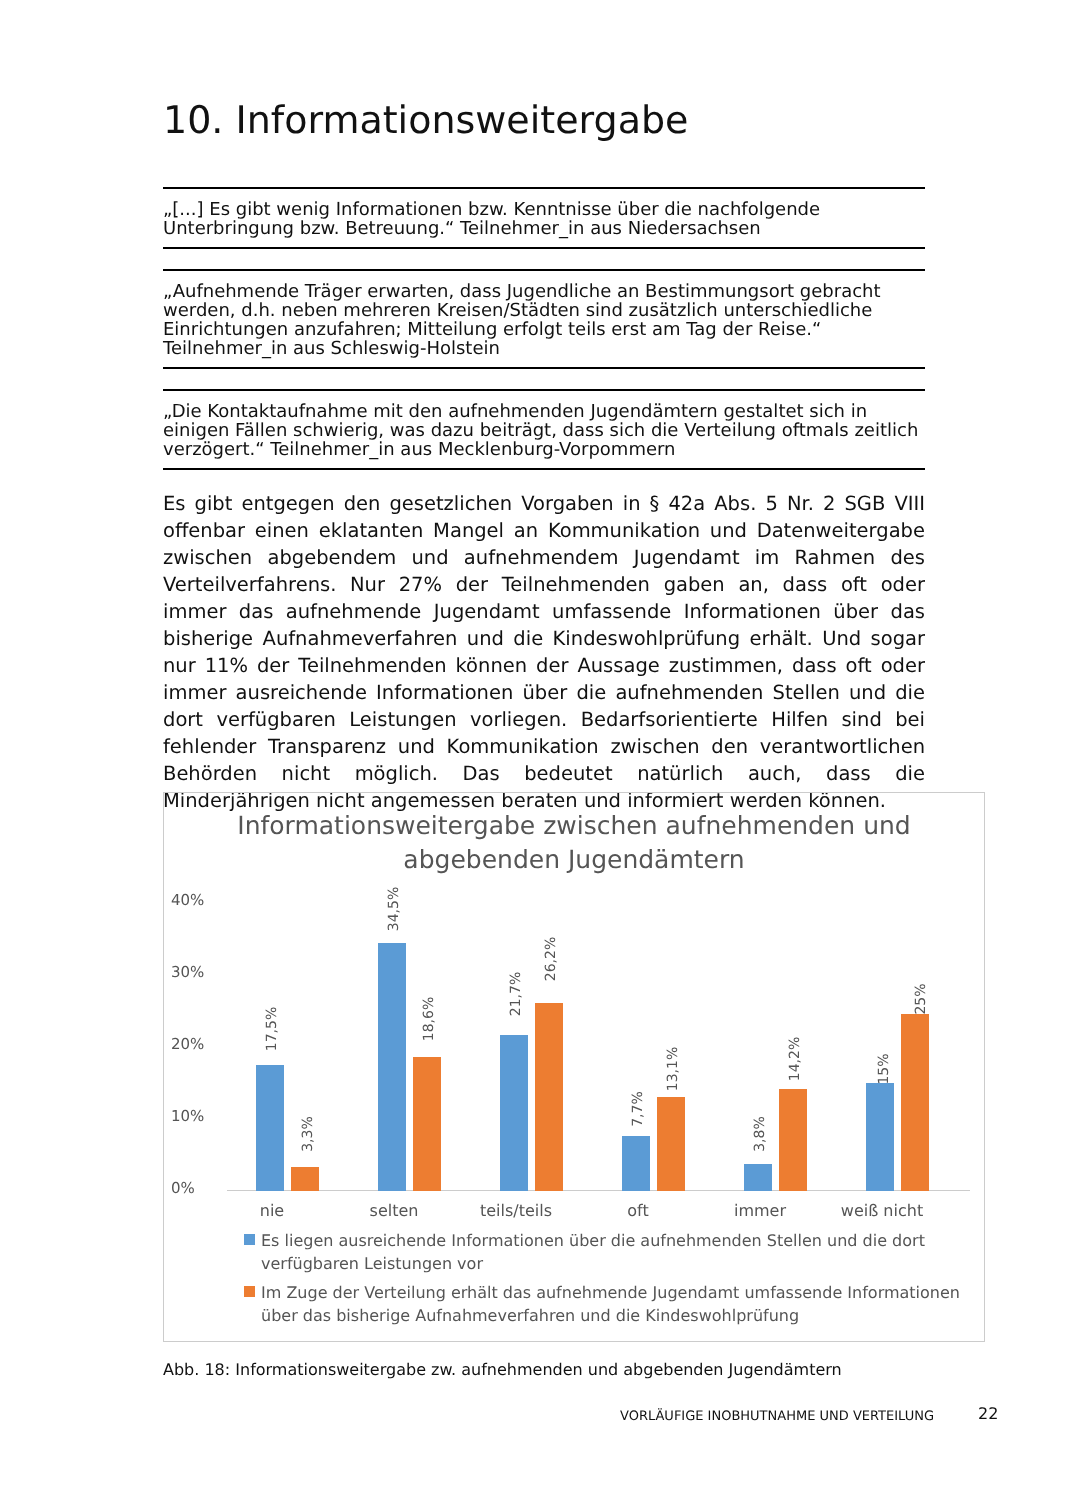10. Informationsweitergabe
„[...] Es gibt wenig Informationen bzw. Kenntnisse über die nachfolgende Unterbringung bzw. Betreuung.“ Teilnehmer_in aus Niedersachsen
„Aufnehmende Träger erwarten, dass Jugendliche an Bestimmungsort gebracht werden, d.h. neben mehreren Kreisen/Städten sind zusätzlich unterschiedliche Einrichtungen anzufahren; Mitteilung erfolgt teils erst am Tag der Reise.“ Teilnehmer_in aus Schleswig-Holstein
„Die Kontaktaufnahme mit den aufnehmenden Jugendämtern gestaltet sich in einigen Fällen schwierig, was dazu beiträgt, dass sich die Verteilung oftmals zeitlich verzögert.“ Teilnehmer_in aus Mecklenburg-Vorpommern
Es gibt entgegen den gesetzlichen Vorgaben in § 42a Abs. 5 Nr. 2 SGB VIII offenbar einen eklatanten Mangel an Kommunikation und Datenweitergabe zwischen abgebendem und aufnehmendem Jugendamt im Rahmen des Verteilverfahrens. Nur 27% der Teilnehmenden gaben an, dass oft oder immer das aufnehmende Jugendamt umfassende Informationen über das bisherige Aufnahmeverfahren und die Kindeswohlprüfung erhält. Und sogar nur 11% der Teilnehmenden können der Aussage zustimmen, dass oft oder immer ausreichende Informationen über die aufnehmenden Stellen und die dort verfügbaren Leistungen vorliegen. Bedarfsorientierte Hilfen sind bei fehlender Transparenz und Kommunikation zwischen den verantwortlichen Behörden nicht möglich. Das bedeutet natürlich auch, dass die Minderjährigen nicht angemessen beraten und informiert werden können.
Informationsweitergabe zwischen aufnehmenden und
abgebenden Jugendämtern
40%
30%
20%
10%
0%
17,5%
3,3%
34,5%
18,6%
21,7%
26,2%
7,7%
13,1%
3,8%
14,2%
15%
25%
nie selten teils/teils oft immer weiß nicht
Es liegen ausreichende Informationen über die aufnehmenden Stellen und die dort verfügbaren Leistungen vor
Im Zuge der Verteilung erhält das aufnehmende Jugendamt umfassende Informationen über das bisherige Aufnahmeverfahren und die Kindeswohlprüfung
Abb. 18: Informationsweitergabe zw. aufnehmenden und abgebenden Jugendämtern
VORLÄUFIGE INOBHUTNAHME UND VERTEILUNG
22